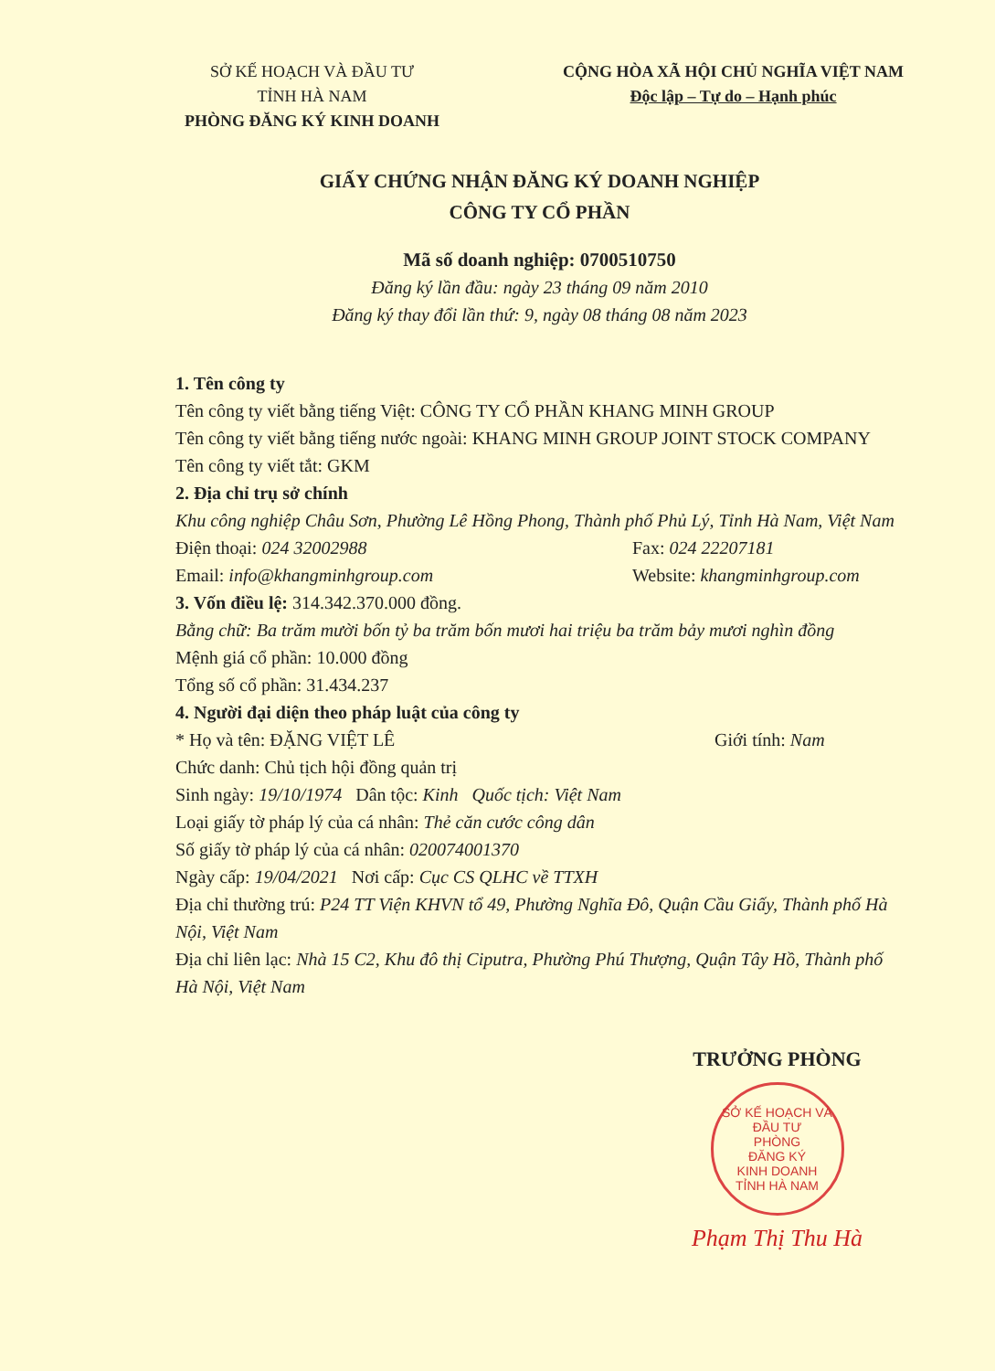SỞ KẾ HOẠCH VÀ ĐẦU TƯ
TỈNH HÀ NAM
PHÒNG ĐĂNG KÝ KINH DOANH
CỘNG HÒA XÃ HỘI CHỦ NGHĨA VIỆT NAM
Độc lập – Tự do – Hạnh phúc
GIẤY CHỨNG NHẬN ĐĂNG KÝ DOANH NGHIỆP
CÔNG TY CỔ PHẦN
Mã số doanh nghiệp: 0700510750
Đăng ký lần đầu: ngày 23 tháng 09 năm 2010
Đăng ký thay đổi lần thứ: 9, ngày 08 tháng 08 năm 2023
1. Tên công ty
Tên công ty viết bằng tiếng Việt: CÔNG TY CỔ PHẦN KHANG MINH GROUP
Tên công ty viết bằng tiếng nước ngoài: KHANG MINH GROUP JOINT STOCK COMPANY
Tên công ty viết tắt: GKM
2. Địa chỉ trụ sở chính
Khu công nghiệp Châu Sơn, Phường Lê Hồng Phong, Thành phố Phủ Lý, Tỉnh Hà Nam, Việt Nam
Điện thoại: 024 32002988 Fax: 024 22207181
Email: info@khangminhgroup.com Website: khangminhgroup.com
3. Vốn điều lệ: 314.342.370.000 đồng.
Bằng chữ: Ba trăm mười bốn tỷ ba trăm bốn mươi hai triệu ba trăm bảy mươi nghìn đồng
Mệnh giá cổ phần: 10.000 đồng
Tổng số cổ phần: 31.434.237
4. Người đại diện theo pháp luật của công ty
* Họ và tên: ĐẶNG VIỆT LÊ Giới tính: Nam
Chức danh: Chủ tịch hội đồng quản trị
Sinh ngày: 19/10/1974 Dân tộc: Kinh Quốc tịch: Việt Nam
Loại giấy tờ pháp lý của cá nhân: Thẻ căn cước công dân
Số giấy tờ pháp lý của cá nhân: 020074001370
Ngày cấp: 19/04/2021 Nơi cấp: Cục CS QLHC về TTXH
Địa chỉ thường trú: P24 TT Viện KHVN tổ 49, Phường Nghĩa Đô, Quận Cầu Giấy, Thành phố Hà Nội, Việt Nam
Địa chỉ liên lạc: Nhà 15 C2, Khu đô thị Ciputra, Phường Phú Thượng, Quận Tây Hồ, Thành phố Hà Nội, Việt Nam
TRƯỞNG PHÒNG
SỞ KẾ HOẠCH VÀ ĐẦU TƯ
PHÒNG
ĐĂNG KÝ
KINH DOANH
TỈNH HÀ NAM
Phạm Thị Thu Hà